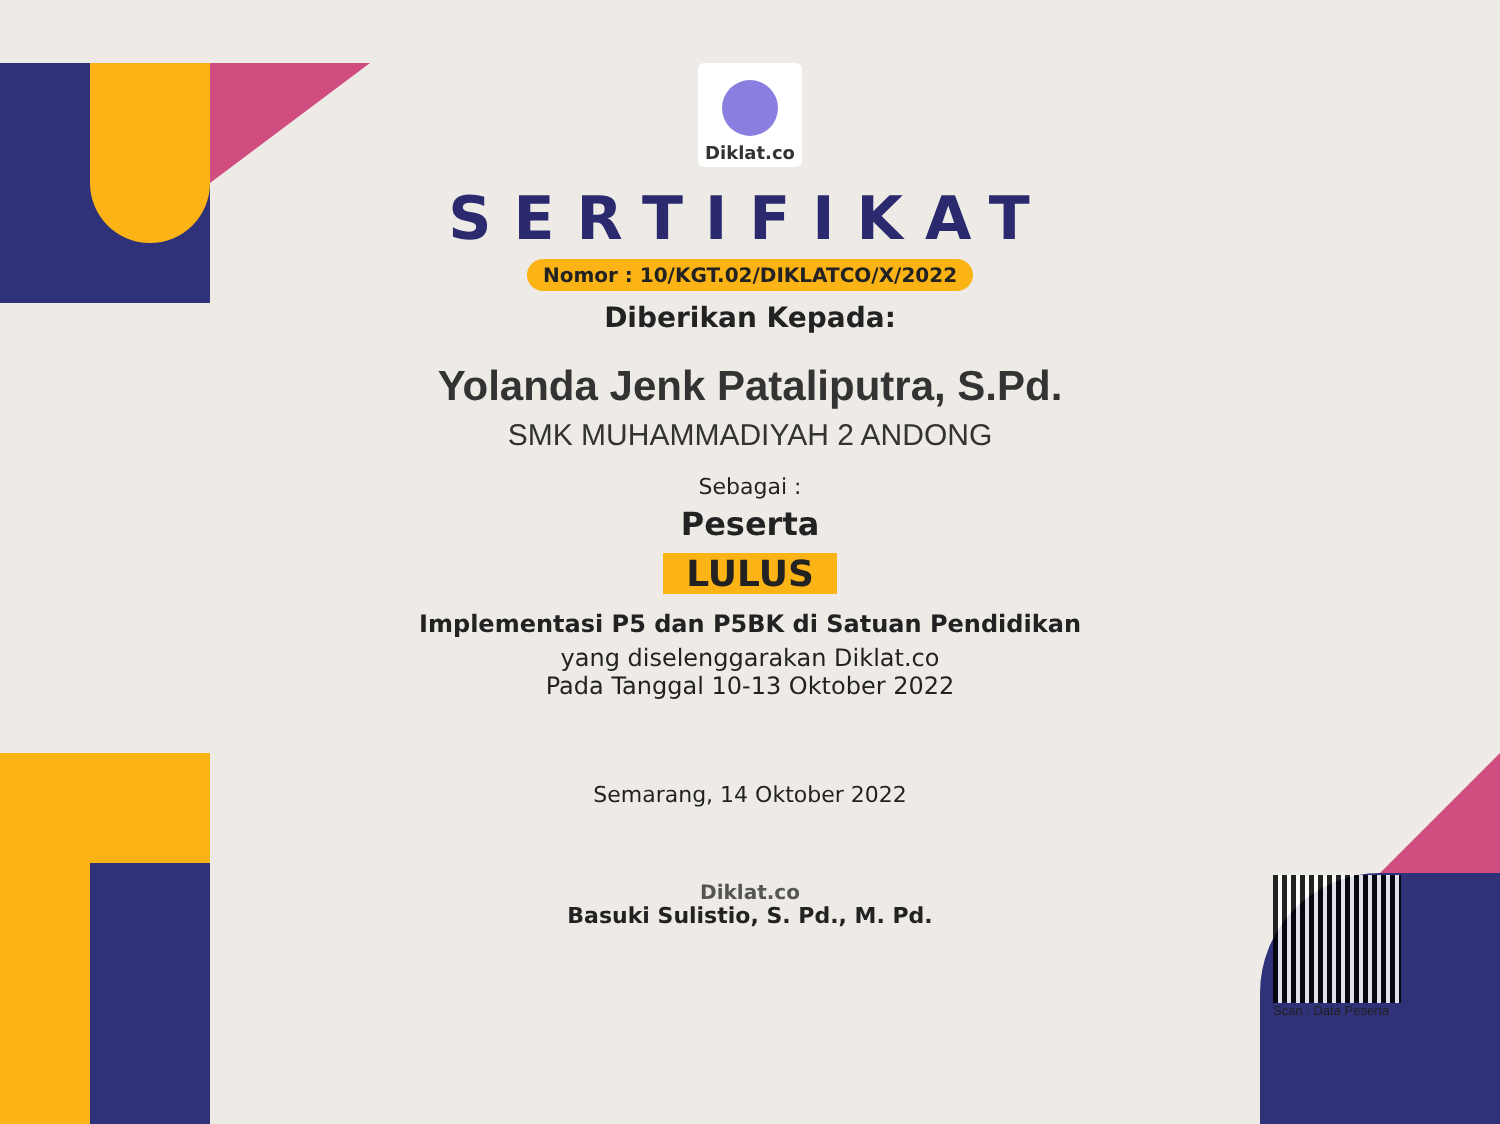Diklat.co
SERTIFIKAT
Nomor : 10/KGT.02/DIKLATCO/X/2022
Diberikan Kepada:
Yolanda Jenk Pataliputra, S.Pd.
SMK MUHAMMADIYAH 2 ANDONG
Sebagai :
Peserta
LULUS
Implementasi P5 dan P5BK di Satuan Pendidikan
yang diselenggarakan Diklat.co
Pada Tanggal 10-13 Oktober 2022
Semarang, 14 Oktober 2022
Diklat.co
Basuki Sulistio, S. Pd., M. Pd.
Scan : Data Peserta